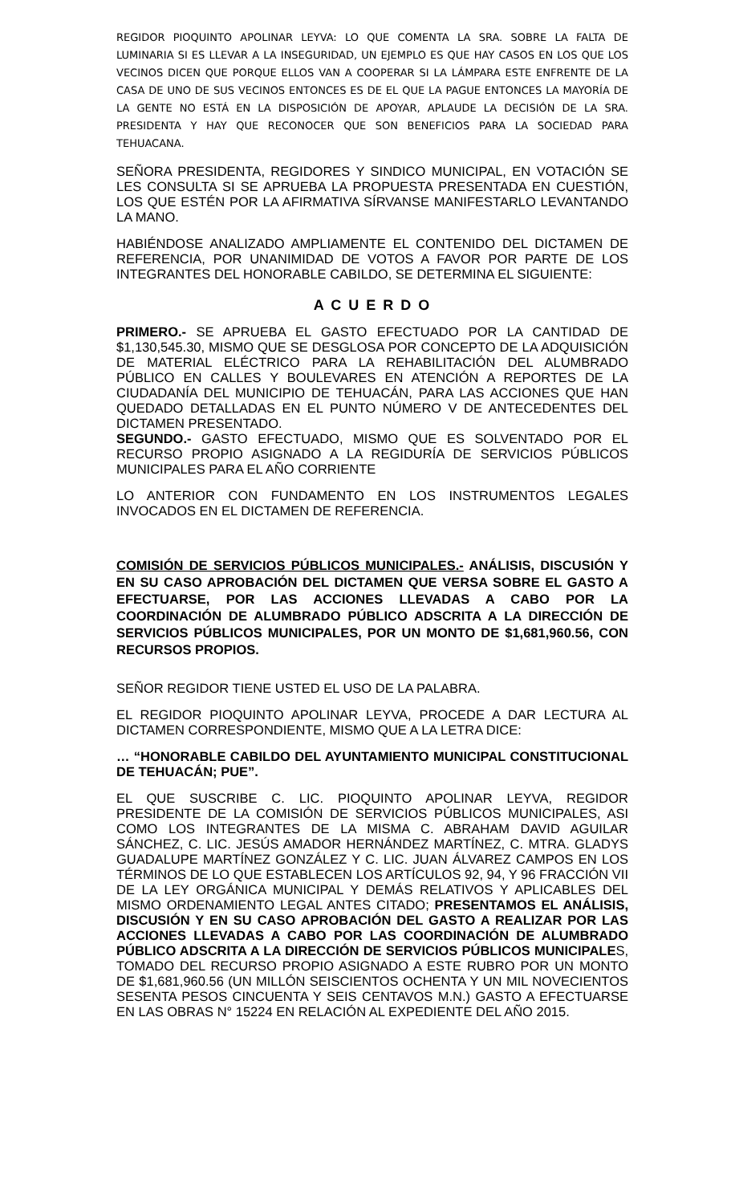REGIDOR PIOQUINTO APOLINAR LEYVA: LO QUE COMENTA LA SRA. SOBRE LA FALTA DE LUMINARIA SI ES LLEVAR A LA INSEGURIDAD, UN EJEMPLO ES QUE HAY CASOS EN LOS QUE LOS VECINOS DICEN QUE PORQUE ELLOS VAN A COOPERAR SI LA LÁMPARA ESTE ENFRENTE DE LA CASA DE UNO DE SUS VECINOS ENTONCES ES DE EL QUE LA PAGUE ENTONCES LA MAYORÍA DE LA GENTE NO ESTÁ EN LA DISPOSICIÓN DE APOYAR, APLAUDE LA DECISIÓN DE LA SRA. PRESIDENTA Y HAY QUE RECONOCER QUE SON BENEFICIOS PARA LA SOCIEDAD PARA TEHUACANA.
SEÑORA PRESIDENTA, REGIDORES Y SINDICO MUNICIPAL, EN VOTACIÓN SE LES CONSULTA SI SE APRUEBA LA PROPUESTA PRESENTADA EN CUESTIÓN, LOS QUE ESTÉN POR LA AFIRMATIVA SÍRVANSE MANIFESTARLO LEVANTANDO LA MANO.
HABIÉNDOSE ANALIZADO AMPLIAMENTE EL CONTENIDO DEL DICTAMEN DE REFERENCIA, POR UNANIMIDAD DE VOTOS A FAVOR POR PARTE DE LOS INTEGRANTES DEL HONORABLE CABILDO, SE DETERMINA EL SIGUIENTE:
A C U E R D O
PRIMERO.- SE APRUEBA EL GASTO EFECTUADO POR LA CANTIDAD DE $1,130,545.30, MISMO QUE SE DESGLOSA POR CONCEPTO DE LA ADQUISICIÓN DE MATERIAL ELÉCTRICO PARA LA REHABILITACIÓN DEL ALUMBRADO PÚBLICO EN CALLES Y BOULEVARES EN ATENCIÓN A REPORTES DE LA CIUDADANÍA DEL MUNICIPIO DE TEHUACÁN, PARA LAS ACCIONES QUE HAN QUEDADO DETALLADAS EN EL PUNTO NÚMERO V DE ANTECEDENTES DEL DICTAMEN PRESENTADO.
SEGUNDO.- GASTO EFECTUADO, MISMO QUE ES SOLVENTADO POR EL RECURSO PROPIO ASIGNADO A LA REGIDURÍA DE SERVICIOS PÚBLICOS MUNICIPALES PARA EL AÑO CORRIENTE
LO ANTERIOR CON FUNDAMENTO EN LOS INSTRUMENTOS LEGALES INVOCADOS EN EL DICTAMEN DE REFERENCIA.
COMISIÓN DE SERVICIOS PÚBLICOS MUNICIPALES.- ANÁLISIS, DISCUSIÓN Y EN SU CASO APROBACIÓN DEL DICTAMEN QUE VERSA SOBRE EL GASTO A EFECTUARSE, POR LAS ACCIONES LLEVADAS A CABO POR LA COORDINACIÓN DE ALUMBRADO PÚBLICO ADSCRITA A LA DIRECCIÓN DE SERVICIOS PÚBLICOS MUNICIPALES, POR UN MONTO DE $1,681,960.56, CON RECURSOS PROPIOS.
SEÑOR REGIDOR TIENE USTED EL USO DE LA PALABRA.
EL REGIDOR PIOQUINTO APOLINAR LEYVA, PROCEDE A DAR LECTURA AL DICTAMEN CORRESPONDIENTE, MISMO QUE A LA LETRA DICE:
… “HONORABLE CABILDO DEL AYUNTAMIENTO MUNICIPAL CONSTITUCIONAL DE TEHUACÁN; PUE”.
EL QUE SUSCRIBE C. LIC. PIOQUINTO APOLINAR LEYVA, REGIDOR PRESIDENTE DE LA COMISIÓN DE SERVICIOS PÚBLICOS MUNICIPALES, ASI COMO LOS INTEGRANTES DE LA MISMA C. ABRAHAM DAVID AGUILAR SÁNCHEZ, C. LIC. JESÚS AMADOR HERNÁNDEZ MARTÍNEZ, C. MTRA. GLADYS GUADALUPE MARTÍNEZ GONZÁLEZ Y C. LIC. JUAN ÁLVAREZ CAMPOS EN LOS TÉRMINOS DE LO QUE ESTABLECEN LOS ARTÍCULOS 92, 94, Y 96 FRACCIÓN VII DE LA LEY ORGÁNICA MUNICIPAL Y DEMÁS RELATIVOS Y APLICABLES DEL MISMO ORDENAMIENTO LEGAL ANTES CITADO; PRESENTAMOS EL ANÁLISIS, DISCUSIÓN Y EN SU CASO APROBACIÓN DEL GASTO A REALIZAR POR LAS ACCIONES LLEVADAS A CABO POR LAS COORDINACIÓN DE ALUMBRADO PÚBLICO ADSCRITA A LA DIRECCIÓN DE SERVICIOS PÚBLICOS MUNICIPALES, TOMADO DEL RECURSO PROPIO ASIGNADO A ESTE RUBRO POR UN MONTO DE $1,681,960.56 (UN MILLÓN SEISCIENTOS OCHENTA Y UN MIL NOVECIENTOS SESENTA PESOS CINCUENTA Y SEIS CENTAVOS M.N.) GASTO A EFECTUARSE EN LAS OBRAS N° 15224 EN RELACIÓN AL EXPEDIENTE DEL AÑO 2015.